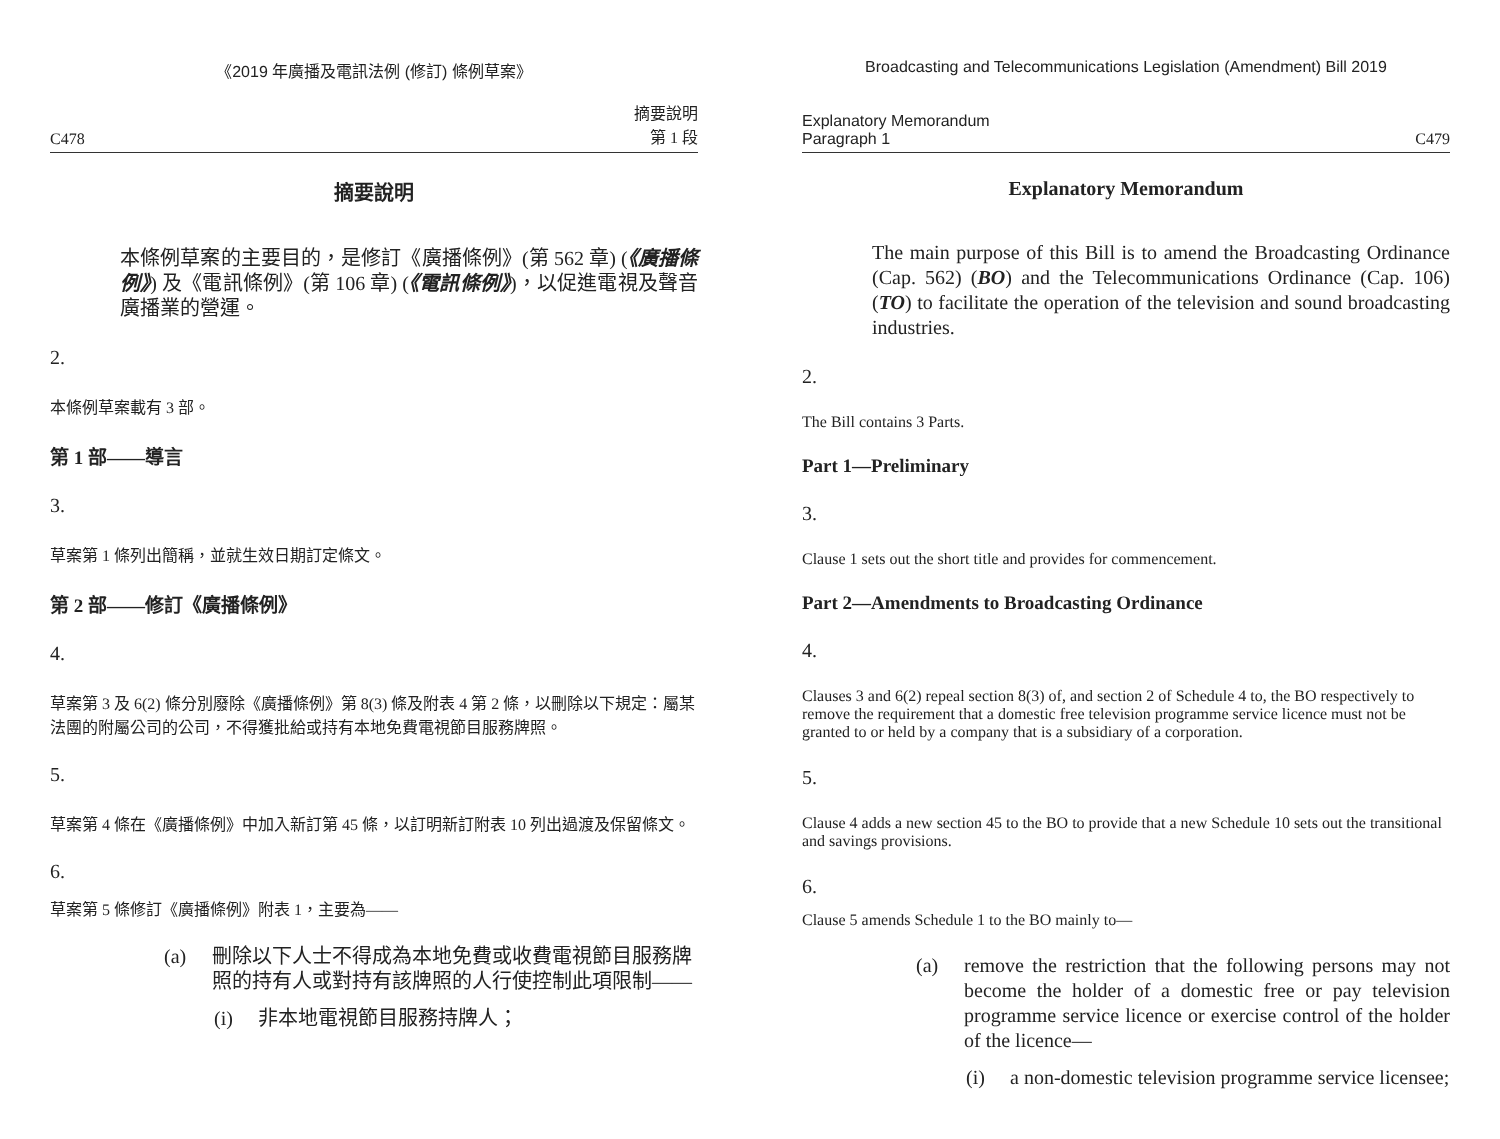《2019 年廣播及電訊法例 (修訂) 條例草案》
C478 摘要說明
第 1 段
摘要說明
本條例草案的主要目的，是修訂《廣播條例》(第 562 章) (《廣播條例》) 及《電訊條例》(第 106 章) (《電訊條例》)，以促進電視及聲音廣播業的營運。
2.
本條例草案載有 3 部。
第 1 部——導言
3.
草案第 1 條列出簡稱，並就生效日期訂定條文。
第 2 部——修訂《廣播條例》
4.
草案第 3 及 6(2) 條分別廢除《廣播條例》第 8(3) 條及附表 4 第 2 條，以刪除以下規定：屬某法團的附屬公司的公司，不得獲批給或持有本地免費電視節目服務牌照。
5.
草案第 4 條在《廣播條例》中加入新訂第 45 條，以訂明新訂附表 10 列出過渡及保留條文。
6.
草案第 5 條修訂《廣播條例》附表 1，主要為——
(a) 刪除以下人士不得成為本地免費或收費電視節目服務牌照的持有人或對持有該牌照的人行使控制此項限制——
(i) 非本地電視節目服務持牌人；
Broadcasting and Telecommunications Legislation (Amendment) Bill 2019
Explanatory Memorandum
Paragraph 1 C479
Explanatory Memorandum
The main purpose of this Bill is to amend the Broadcasting Ordinance (Cap. 562) (BO) and the Telecommunications Ordinance (Cap. 106) (TO) to facilitate the operation of the television and sound broadcasting industries.
2.
The Bill contains 3 Parts.
Part 1—Preliminary
3.
Clause 1 sets out the short title and provides for commencement.
Part 2—Amendments to Broadcasting Ordinance
4.
Clauses 3 and 6(2) repeal section 8(3) of, and section 2 of Schedule 4 to, the BO respectively to remove the requirement that a domestic free television programme service licence must not be granted to or held by a company that is a subsidiary of a corporation.
5.
Clause 4 adds a new section 45 to the BO to provide that a new Schedule 10 sets out the transitional and savings provisions.
6.
Clause 5 amends Schedule 1 to the BO mainly to—
(a) remove the restriction that the following persons may not become the holder of a domestic free or pay television programme service licence or exercise control of the holder of the licence—
(i) a non-domestic television programme service licensee;